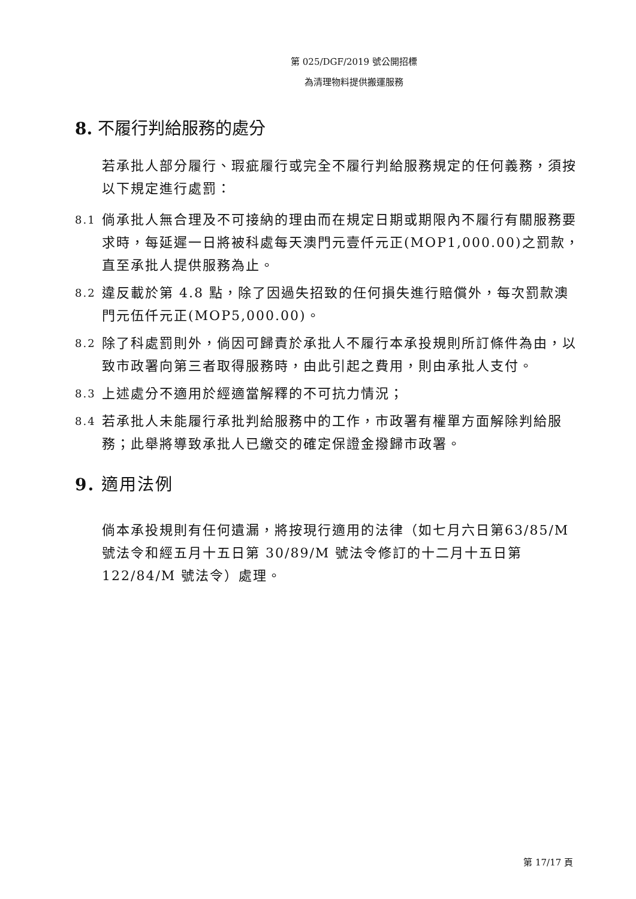第 025/DGF/2019 號公開招標
為清理物料提供搬運服務
8. 不履行判給服務的處分
若承批人部分履行、瑕疵履行或完全不履行判給服務規定的任何義務，須按以下規定進行處罰：
8.1 倘承批人無合理及不可接納的理由而在規定日期或期限內不履行有關服務要求時，每延遲一日將被科處每天澳門元壹仟元正(MOP1,000.00)之罰款，直至承批人提供服務為止。
8.2 違反載於第 4.8 點，除了因過失招致的任何損失進行賠償外，每次罰款澳門元伍仟元正(MOP5,000.00)。
8.2 除了科處罰則外，倘因可歸責於承批人不履行本承投規則所訂條件為由，以致市政署向第三者取得服務時，由此引起之費用，則由承批人支付。
8.3 上述處分不適用於經適當解釋的不可抗力情況；
8.4 若承批人未能履行承批判給服務中的工作，市政署有權單方面解除判給服務；此舉將導致承批人已繳交的確定保證金撥歸市政署。
9. 適用法例
倘本承投規則有任何遺漏，將按現行適用的法律（如七月六日第63/85/M 號法令和經五月十五日第 30/89/M 號法令修訂的十二月十五日第 122/84/M 號法令）處理。
第 17/17 頁